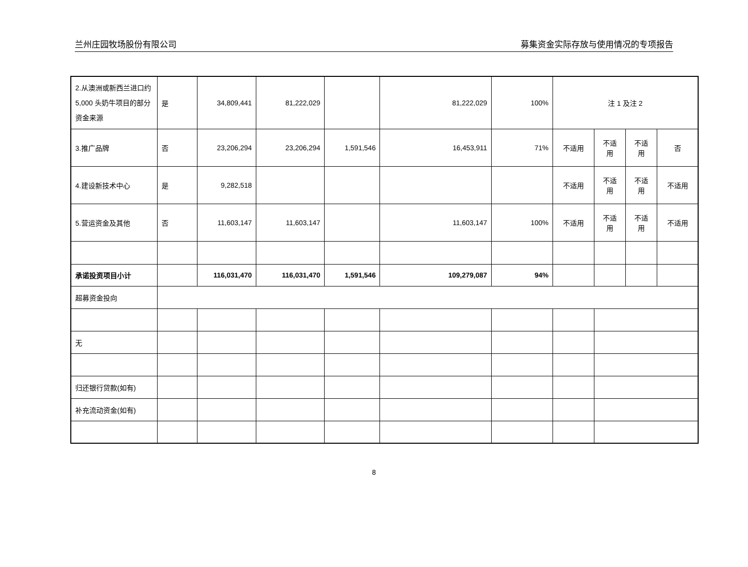兰州庄园牧场股份有限公司 募集资金实际存放与使用情况的专项报告
| 2.从澳洲或新西兰进口约 5,000 头奶牛项目的部分资金来源 | 是 | 34,809,441 | 81,222,029 | | 81,222,029 | 100% | 注 1 及注 2 | | | |
| 3.推广品牌 | 否 | 23,206,294 | 23,206,294 | 1,591,546 | 16,453,911 | 71% | 不适用 | 不适 用 | 不适 用 | 否 |
| 4.建设新技术中心 | 是 | 9,282,518 | | | | | 不适用 | 不适 用 | 不适 用 | 不适用 |
| 5.营运资金及其他 | 否 | 11,603,147 | 11,603,147 | | 11,603,147 | 100% | 不适用 | 不适 用 | 不适 用 | 不适用 |
| 承诺投资项目小计 | | 116,031,470 | 116,031,470 | 1,591,546 | 109,279,087 | 94% | | | | |
| 超募资金投向 | | | | | | | | | | |
| 无 | | | | | | | | | | |
| 归还银行贷款(如有) | | | | | | | | | | |
| 补充流动资金(如有) | | | | | | | | | | |
8